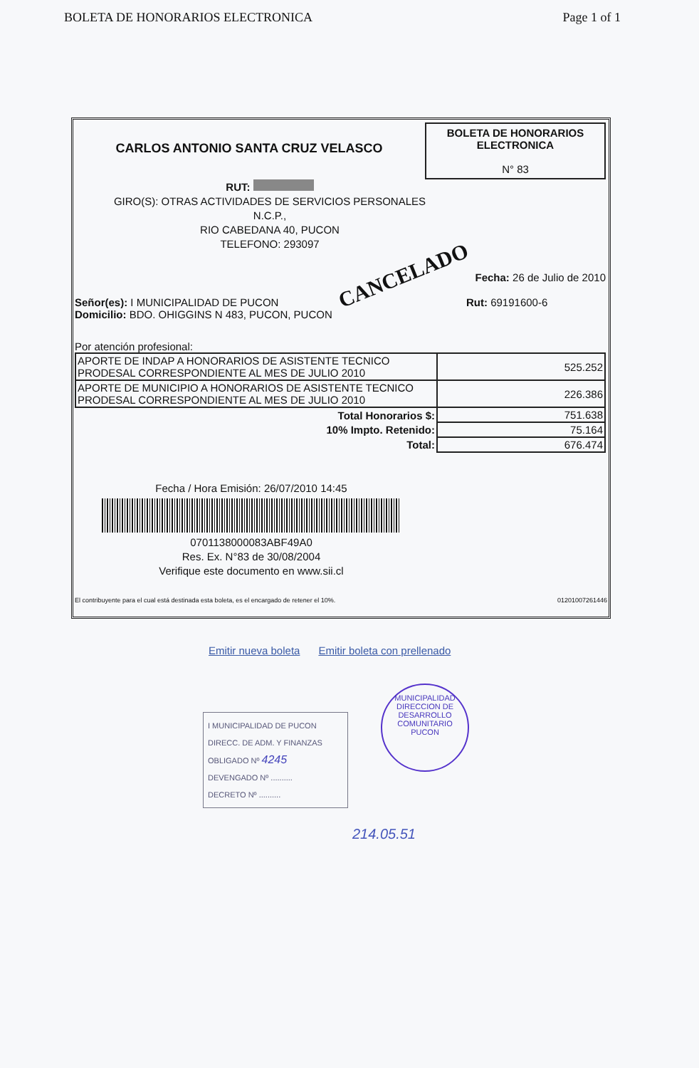BOLETA DE HONORARIOS ELECTRONICA Page 1 of 1
CARLOS ANTONIO SANTA CRUZ VELASCO
BOLETA DE HONORARIOS
ELECTRONICA
N° 83
RUT:
GIRO(S): OTRAS ACTIVIDADES DE SERVICIOS PERSONALES
N.C.P.,
RIO CABEDANA 40, PUCON
TELEFONO: 293097
Fecha: 26 de Julio de 2010
Señor(es): I MUNICIPALIDAD DE PUCON
Domicilio: BDO. OHIGGINS N 483, PUCON, PUCON
Rut: 69191600-6
Por atención profesional:
| APORTE DE INDAP A HONORARIOS DE ASISTENTE TECNICO PRODESAL CORRESPONDIENTE AL MES DE JULIO 2010 | 525.252 |
| APORTE DE MUNICIPIO A HONORARIOS DE ASISTENTE TECNICO PRODESAL CORRESPONDIENTE AL MES DE JULIO 2010 | 226.386 |
| Total Honorarios $: | 751.638 |
| 10% Impto. Retenido: | 75.164 |
| Total: | 676.474 |
Fecha / Hora Emisión: 26/07/2010 14:45
0701138000083ABF49A0
Res. Ex. N°83 de 30/08/2004
Verifique este documento en www.sii.cl
El contribuyente para el cual está destinada esta boleta, es el encargado de retener el 10%. 01201007261446
CANCELADO
Emitir nueva boleta Emitir boleta con prellenado
I MUNICIPALIDAD DE PUCON
DIRECC. DE ADM. Y FINANZAS
OBLIGADO Nº 4245
DEVENGADO Nº ..........
DECRETO Nº ..........
MUNICIPALIDAD
DIRECCION DE
DESARROLLO
COMUNITARIO
PUCON
214.05.51